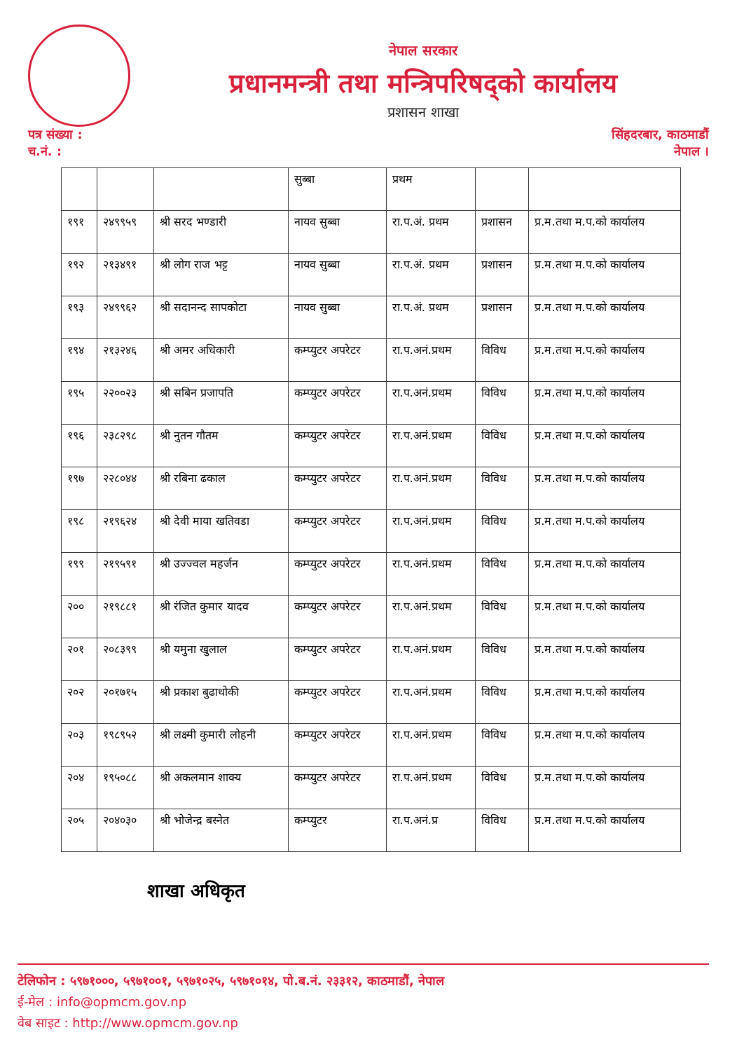नेपाल सरकार
प्रधानमन्त्री तथा मन्त्रिपरिषद्को कार्यालय
प्रशासन शाखा
पत्र संख्या :
च.नं. :
सिंहदरबार, काठमाडौं
नेपाल ।
| | | | सुब्बा | प्रथम | | |
| १९१ | २४९९५९ | श्री सरद भण्डारी | नायव सुब्बा | रा.प.अं. प्रथम | प्रशासन | प्र.म.तथा म.प.को कार्यालय |
| १९२ | २१३४९१ | श्री लोग राज भट्ट | नायव सुब्बा | रा.प.अं. प्रथम | प्रशासन | प्र.म.तथा म.प.को कार्यालय |
| १९३ | २४९९६२ | श्री सदानन्द सापकोटा | नायव सुब्बा | रा.प.अं. प्रथम | प्रशासन | प्र.म.तथा म.प.को कार्यालय |
| १९४ | २१३२४६ | श्री अमर अधिकारी | कम्प्युटर अपरेटर | रा.प.अनं.प्रथम | विविध | प्र.म.तथा म.प.को कार्यालय |
| १९५ | २२००२३ | श्री सबिन प्रजापति | कम्प्युटर अपरेटर | रा.प.अनं.प्रथम | विविध | प्र.म.तथा म.प.को कार्यालय |
| १९६ | २३८२९८ | श्री नुतन गौतम | कम्प्युटर अपरेटर | रा.प.अनं.प्रथम | विविध | प्र.म.तथा म.प.को कार्यालय |
| १९७ | २२८०४४ | श्री रबिना ढकाल | कम्प्युटर अपरेटर | रा.प.अनं.प्रथम | विविध | प्र.म.तथा म.प.को कार्यालय |
| १९८ | २१९६२४ | श्री देवी माया खतिवडा | कम्प्युटर अपरेटर | रा.प.अनं.प्रथम | विविध | प्र.म.तथा म.प.को कार्यालय |
| १९९ | २१९५९१ | श्री उज्ज्वल महर्जन | कम्प्युटर अपरेटर | रा.प.अनं.प्रथम | विविध | प्र.म.तथा म.प.को कार्यालय |
| २०० | २१९८८१ | श्री रंजित कुमार यादव | कम्प्युटर अपरेटर | रा.प.अनं.प्रथम | विविध | प्र.म.तथा म.प.को कार्यालय |
| २०१ | २०८३९९ | श्री यमुना खुलाल | कम्प्युटर अपरेटर | रा.प.अनं.प्रथम | विविध | प्र.म.तथा म.प.को कार्यालय |
| २०२ | २०१७१५ | श्री प्रकाश बुढाथोकी | कम्प्युटर अपरेटर | रा.प.अनं.प्रथम | विविध | प्र.म.तथा म.प.को कार्यालय |
| २०३ | १९८९५२ | श्री लक्ष्मी कुमारी लोहनी | कम्प्युटर अपरेटर | रा.प.अनं.प्रथम | विविध | प्र.म.तथा म.प.को कार्यालय |
| २०४ | १९५०८८ | श्री अकलमान शाक्य | कम्प्युटर अपरेटर | रा.प.अनं.प्रथम | विविध | प्र.म.तथा म.प.को कार्यालय |
| २०५ | २०४०३० | श्री भोजेन्द्र बस्नेत | कम्प्युटर | रा.प.अनं.प्र | विविध | प्र.म.तथा म.प.को कार्यालय |
शाखा अधिकृत
टेलिफोन : ५९७१०००, ५९७१००१, ५९७१०२५, ५९७१०१४, पो.ब.नं. २३३१२, काठमाडौं, नेपाल
ई-मेल : info@opmcm.gov.np
वेब साइट : http://www.opmcm.gov.np